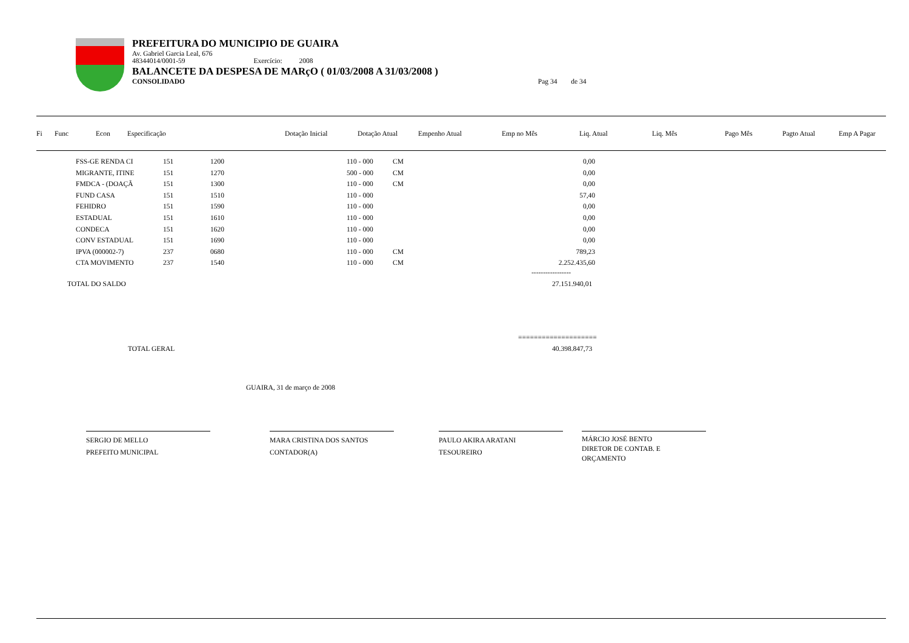PREFEITURA DO MUNICIPIO DE GUAIRA
Av. Gabriel Garcia Leal, 676
48344014/0001-59 Exercício: 2008
BALANCETE DA DESPESA DE MARçO ( 01/03/2008 A 31/03/2008 )
CONSOLIDADO Pag 34 de 34
| Fi | Func | Econ | Especificação | Dotação Inicial | Dotação Atual | Empenho Atual | Emp no Mês | Liq. Atual | Liq. Mês | Pago Mês | Pagto Atual | Emp A Pagar |
| FSS-GE RENDA CI | 151 | 1200 | 110 - 000 | CM | 0,00 |
| MIGRANTE, ITINE | 151 | 1270 | 500 - 000 | CM | 0,00 |
| FMDCA - (DOAÇÃ | 151 | 1300 | 110 - 000 | CM | 0,00 |
| FUND CASA | 151 | 1510 | 110 - 000 | | 57,40 |
| FEHIDRO | 151 | 1590 | 110 - 000 | | 0,00 |
| ESTADUAL | 151 | 1610 | 110 - 000 | | 0,00 |
| CONDECA | 151 | 1620 | 110 - 000 | | 0,00 |
| CONV ESTADUAL | 151 | 1690 | 110 - 000 | | 0,00 |
| IPVA (000002-7) | 237 | 0680 | 110 - 000 | CM | 789,23 |
| CTA MOVIMENTO | 237 | 1540 | 110 - 000 | CM | 2.252.435,60 |
-----------------
TOTAL DO SALDO 27.151.940,01
====================
TOTAL GERAL 40.398.847,73
GUAIRA, 31 de março de 2008
SERGIO DE MELLO
PREFEITO MUNICIPAL
MARA CRISTINA DOS SANTOS
CONTADOR(A)
PAULO AKIRA ARATANI
TESOUREIRO
MÁRCIO JOSÉ BENTO
DIRETOR DE CONTAB. E ORÇAMENTO